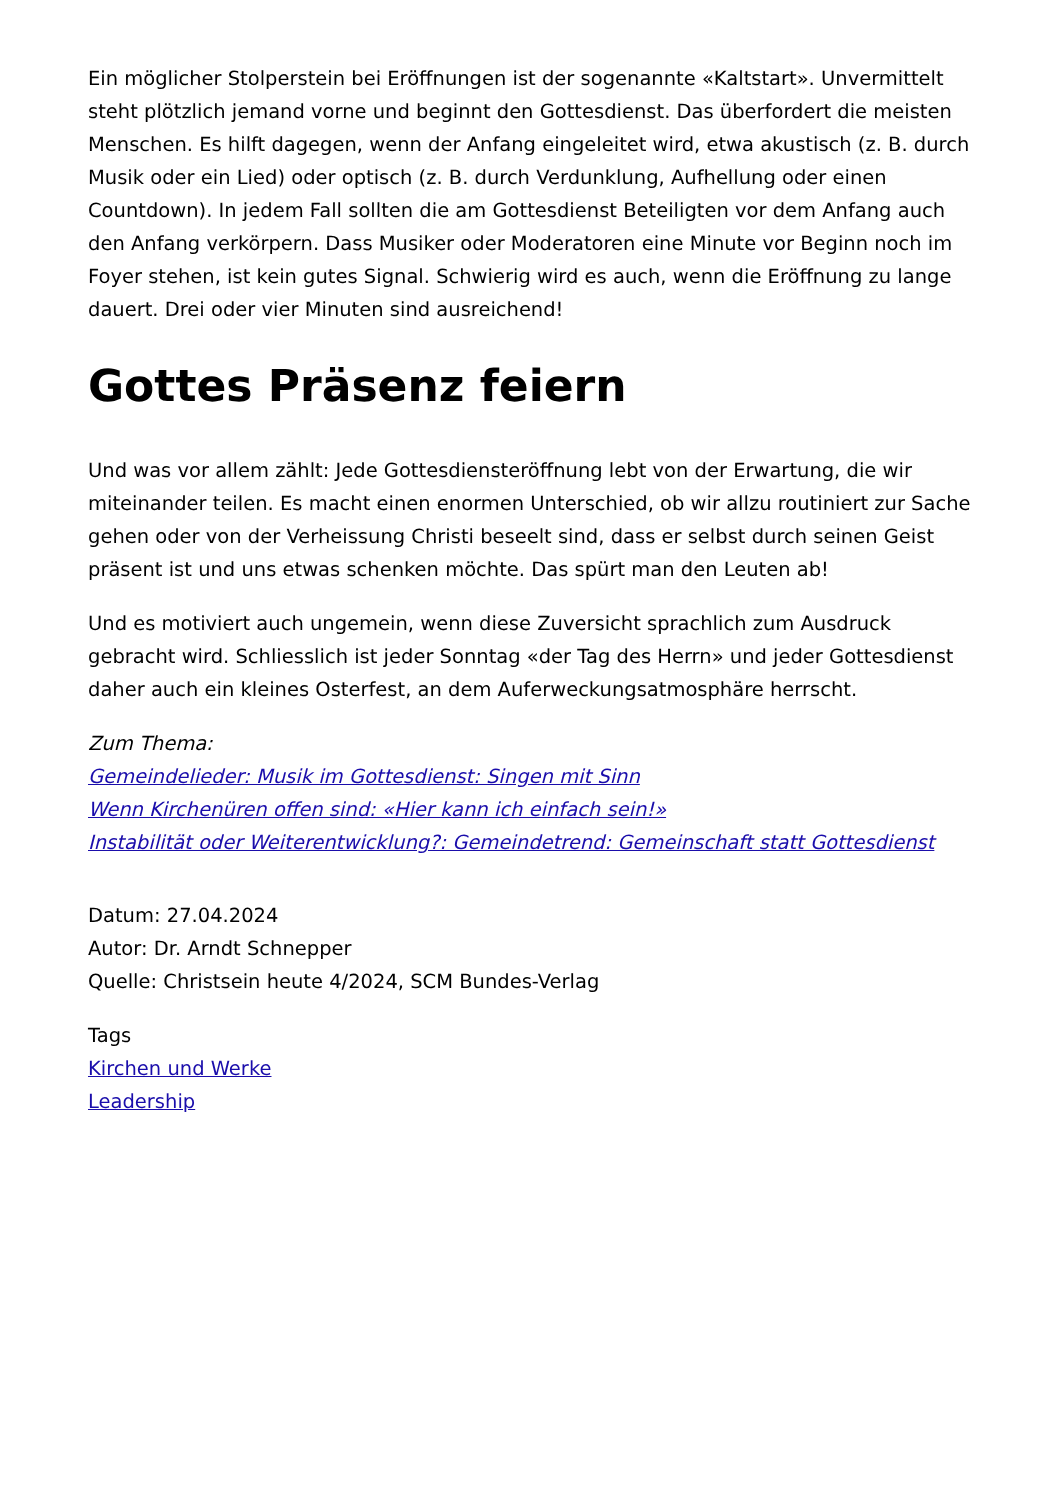Ein möglicher Stolperstein bei Eröffnungen ist der sogenannte «Kaltstart». Unvermittelt steht plötzlich jemand vorne und beginnt den Gottesdienst. Das überfordert die meisten Menschen. Es hilft dagegen, wenn der Anfang eingeleitet wird, etwa akustisch (z. B. durch Musik oder ein Lied) oder optisch (z. B. durch Verdunklung, Aufhellung oder einen Countdown). In jedem Fall sollten die am Gottesdienst Beteiligten vor dem Anfang auch den Anfang verkörpern. Dass Musiker oder Moderatoren eine Minute vor Beginn noch im Foyer stehen, ist kein gutes Signal. Schwierig wird es auch, wenn die Eröffnung zu lange dauert. Drei oder vier Minuten sind ausreichend!
Gottes Präsenz feiern
Und was vor allem zählt: Jede Gottesdiensteröffnung lebt von der Erwartung, die wir miteinander teilen. Es macht einen enormen Unterschied, ob wir allzu routiniert zur Sache gehen oder von der Verheissung Christi beseelt sind, dass er selbst durch seinen Geist präsent ist und uns etwas schenken möchte. Das spürt man den Leuten ab!
Und es motiviert auch ungemein, wenn diese Zuversicht sprachlich zum Ausdruck gebracht wird. Schliesslich ist jeder Sonntag «der Tag des Herrn» und jeder Gottesdienst daher auch ein kleines Osterfest, an dem Auferweckungsatmosphäre herrscht.
Zum Thema:
Gemeindelieder: Musik im Gottesdienst: Singen mit Sinn
Wenn Kirchenüren offen sind: «Hier kann ich einfach sein!»
Instabilität oder Weiterentwicklung?: Gemeindetrend: Gemeinschaft statt Gottesdienst
Datum: 27.04.2024
Autor: Dr. Arndt Schnepper
Quelle: Christsein heute 4/2024, SCM Bundes-Verlag
Tags
Kirchen und Werke
Leadership